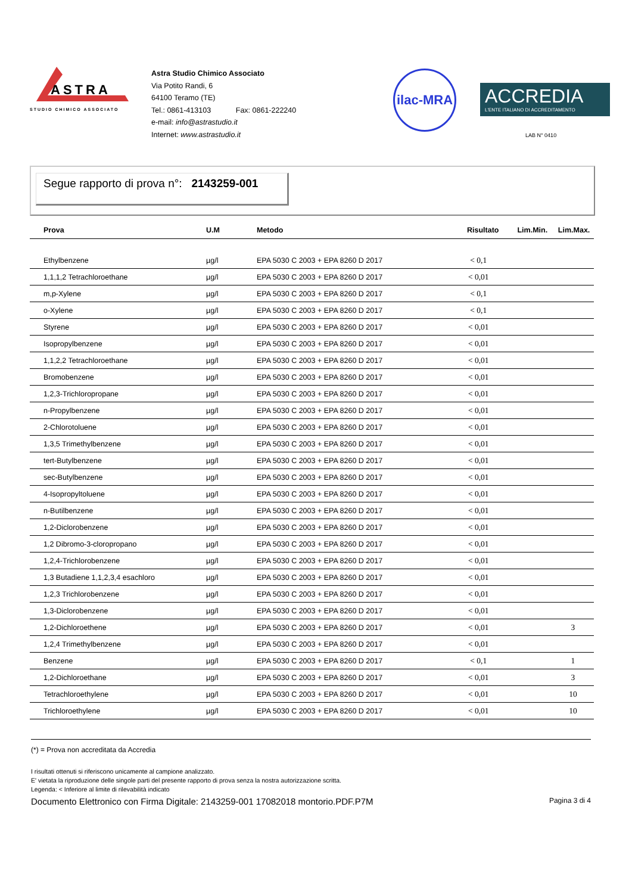ASTRA
STUDIO CHIMICO ASSOCIATO
Astra Studio Chimico Associato
Via Potito Randi, 6
64100 Teramo (TE)
Tel.: 0861-413103 Fax: 0861-222240
e-mail: info@astrastudio.it
Internet: www.astrastudio.it
ilac-MRA
ACCREDIA
L'ENTE ITALIANO DI ACCREDITAMENTO
LAB N° 0410
Segue rapporto di prova n°: 2143259-001
| Prova | U.M | Metodo | Risultato | Lim.Min. | Lim.Max. |
| --- | --- | --- | --- | --- | --- |
| Ethylbenzene | µg/l | EPA 5030 C 2003 + EPA 8260 D 2017 | < 0,1 | | |
| 1,1,1,2 Tetrachloroethane | µg/l | EPA 5030 C 2003 + EPA 8260 D 2017 | < 0,01 | | |
| m,p-Xylene | µg/l | EPA 5030 C 2003 + EPA 8260 D 2017 | < 0,1 | | |
| o-Xylene | µg/l | EPA 5030 C 2003 + EPA 8260 D 2017 | < 0,1 | | |
| Styrene | µg/l | EPA 5030 C 2003 + EPA 8260 D 2017 | < 0,01 | | |
| Isopropylbenzene | µg/l | EPA 5030 C 2003 + EPA 8260 D 2017 | < 0,01 | | |
| 1,1,2,2 Tetrachloroethane | µg/l | EPA 5030 C 2003 + EPA 8260 D 2017 | < 0,01 | | |
| Bromobenzene | µg/l | EPA 5030 C 2003 + EPA 8260 D 2017 | < 0,01 | | |
| 1,2,3-Trichloropropane | µg/l | EPA 5030 C 2003 + EPA 8260 D 2017 | < 0,01 | | |
| n-Propylbenzene | µg/l | EPA 5030 C 2003 + EPA 8260 D 2017 | < 0,01 | | |
| 2-Chlorotoluene | µg/l | EPA 5030 C 2003 + EPA 8260 D 2017 | < 0,01 | | |
| 1,3,5 Trimethylbenzene | µg/l | EPA 5030 C 2003 + EPA 8260 D 2017 | < 0,01 | | |
| tert-Butylbenzene | µg/l | EPA 5030 C 2003 + EPA 8260 D 2017 | < 0,01 | | |
| sec-Butylbenzene | µg/l | EPA 5030 C 2003 + EPA 8260 D 2017 | < 0,01 | | |
| 4-Isopropyltoluene | µg/l | EPA 5030 C 2003 + EPA 8260 D 2017 | < 0,01 | | |
| n-Butilbenzene | µg/l | EPA 5030 C 2003 + EPA 8260 D 2017 | < 0,01 | | |
| 1,2-Diclorobenzene | µg/l | EPA 5030 C 2003 + EPA 8260 D 2017 | < 0,01 | | |
| 1,2 Dibromo-3-cloropropano | µg/l | EPA 5030 C 2003 + EPA 8260 D 2017 | < 0,01 | | |
| 1,2,4-Trichlorobenzene | µg/l | EPA 5030 C 2003 + EPA 8260 D 2017 | < 0,01 | | |
| 1,3 Butadiene 1,1,2,3,4 esachloro | µg/l | EPA 5030 C 2003 + EPA 8260 D 2017 | < 0,01 | | |
| 1,2,3 Trichlorobenzene | µg/l | EPA 5030 C 2003 + EPA 8260 D 2017 | < 0,01 | | |
| 1,3-Diclorobenzene | µg/l | EPA 5030 C 2003 + EPA 8260 D 2017 | < 0,01 | | |
| 1,2-Dichloroethene | µg/l | EPA 5030 C 2003 + EPA 8260 D 2017 | < 0,01 | | 3 |
| 1,2,4 Trimethylbenzene | µg/l | EPA 5030 C 2003 + EPA 8260 D 2017 | < 0,01 | | |
| Benzene | µg/l | EPA 5030 C 2003 + EPA 8260 D 2017 | < 0,1 | | 1 |
| 1,2-Dichloroethane | µg/l | EPA 5030 C 2003 + EPA 8260 D 2017 | < 0,01 | | 3 |
| Tetrachloroethylene | µg/l | EPA 5030 C 2003 + EPA 8260 D 2017 | < 0,01 | | 10 |
| Trichloroethylene | µg/l | EPA 5030 C 2003 + EPA 8260 D 2017 | < 0,01 | | 10 |
(*) = Prova non accreditata da Accredia
I risultati ottenuti si riferiscono unicamente al campione analizzato.
E' vietata la riproduzione delle singole parti del presente rapporto di prova senza la nostra autorizzazione scritta.
Legenda: < Inferiore al limite di rilevabilità indicato
Documento Elettronico con Firma Digitale: 2143259-001 17082018 montorio.PDF.P7M Pagina 3 di 4